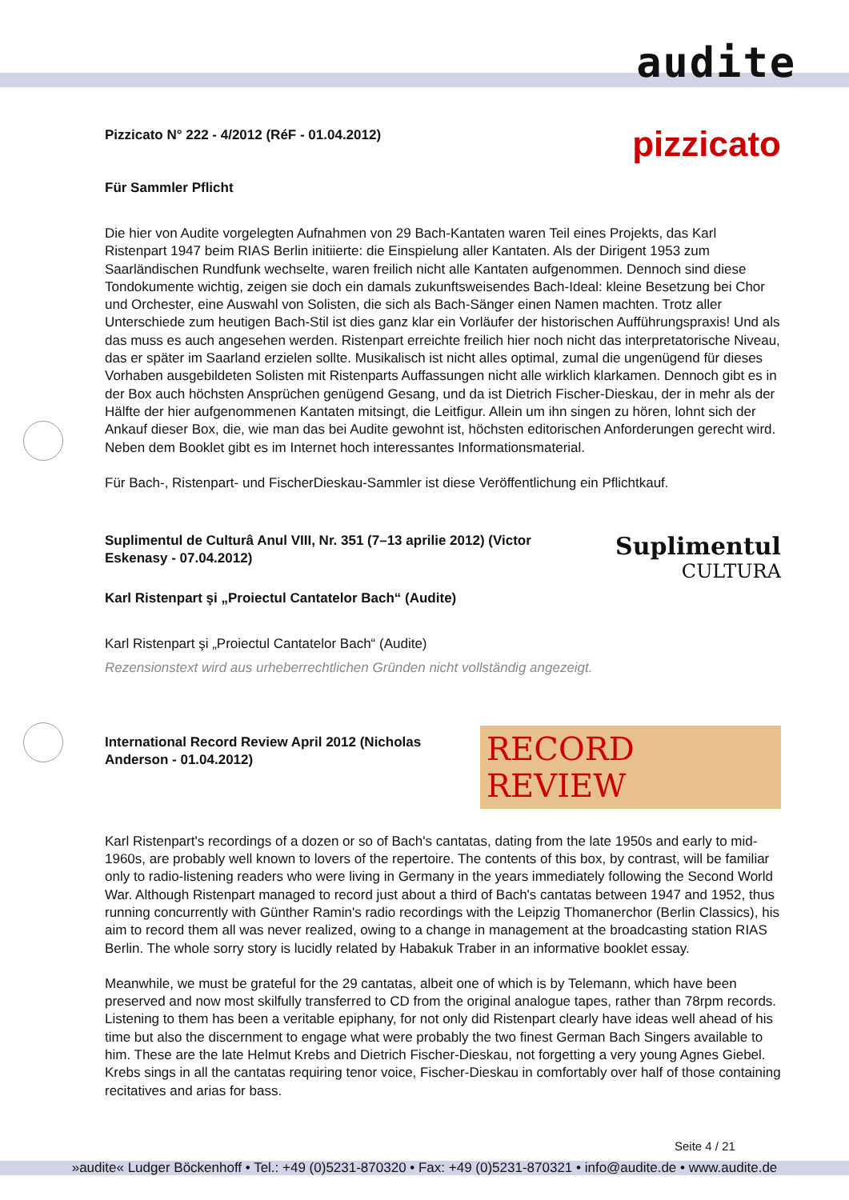audite
Pizzicato N° 222 - 4/2012 (RéF - 01.04.2012)
pizzicato
Für Sammler Pflicht
Die hier von Audite vorgelegten Aufnahmen von 29 Bach-Kantaten waren Teil eines Projekts, das Karl Ristenpart 1947 beim RIAS Berlin initiierte: die Einspielung aller Kantaten. Als der Dirigent 1953 zum Saarländischen Rundfunk wechselte, waren freilich nicht alle Kantaten aufgenommen. Dennoch sind diese Tondokumente wichtig, zeigen sie doch ein damals zukunftsweisendes Bach-Ideal: kleine Besetzung bei Chor und Orchester, eine Auswahl von Solisten, die sich als Bach-Sänger einen Namen machten. Trotz aller Unterschiede zum heutigen Bach-Stil ist dies ganz klar ein Vorläufer der historischen Aufführungspraxis! Und als das muss es auch angesehen werden. Ristenpart erreichte freilich hier noch nicht das interpretatorische Niveau, das er später im Saarland erzielen sollte. Musikalisch ist nicht alles optimal, zumal die ungenügend für dieses Vorhaben ausgebildeten Solisten mit Ristenparts Auffassungen nicht alle wirklich klarkamen. Dennoch gibt es in der Box auch höchsten Ansprüchen genügend Gesang, und da ist Dietrich Fischer-Dieskau, der in mehr als der Hälfte der hier aufgenommenen Kantaten mitsingt, die Leitfigur. Allein um ihn singen zu hören, lohnt sich der Ankauf dieser Box, die, wie man das bei Audite gewohnt ist, höchsten editorischen Anforderungen gerecht wird. Neben dem Booklet gibt es im Internet hoch interessantes Informationsmaterial.
Für Bach-, Ristenpart- und FischerDieskau-Sammler ist diese Veröffentlichung ein Pflichtkauf.
Suplimentul de Culturâ Anul VIII, Nr. 351 (7–13 aprilie 2012) (Victor Eskenasy - 07.04.2012)
Suplimentul
CULTURA
Karl Ristenpart şi „Proiectul Cantatelor Bach“ (Audite)
Karl Ristenpart şi „Proiectul Cantatelor Bach“ (Audite)
Rezensionstext wird aus urheberrechtlichen Gründen nicht vollständig angezeigt.
International Record Review April 2012 (Nicholas Anderson - 01.04.2012)
RECORD REVIEW
Karl Ristenpart's recordings of a dozen or so of Bach's cantatas, dating from the late 1950s and early to mid-1960s, are probably well known to lovers of the repertoire. The contents of this box, by contrast, will be familiar only to radio-listening readers who were living in Germany in the years immediately following the Second World War. Although Ristenpart managed to record just about a third of Bach's cantatas between 1947 and 1952, thus running concurrently with Günther Ramin's radio recordings with the Leipzig Thomanerchor (Berlin Classics), his aim to record them all was never realized, owing to a change in management at the broadcasting station RIAS Berlin. The whole sorry story is lucidly related by Habakuk Traber in an informative booklet essay.
Meanwhile, we must be grateful for the 29 cantatas, albeit one of which is by Telemann, which have been preserved and now most skilfully transferred to CD from the original analogue tapes, rather than 78rpm records. Listening to them has been a veritable epiphany, for not only did Ristenpart clearly have ideas well ahead of his time but also the discernment to engage what were probably the two finest German Bach Singers available to him. These are the late Helmut Krebs and Dietrich Fischer-Dieskau, not forgetting a very young Agnes Giebel. Krebs sings in all the cantatas requiring tenor voice, Fischer-Dieskau in comfortably over half of those containing recitatives and arias for bass.
Seite 4 / 21
»audite« Ludger Böckenhoff • Tel.: +49 (0)5231-870320 • Fax: +49 (0)5231-870321 • info@audite.de • www.audite.de